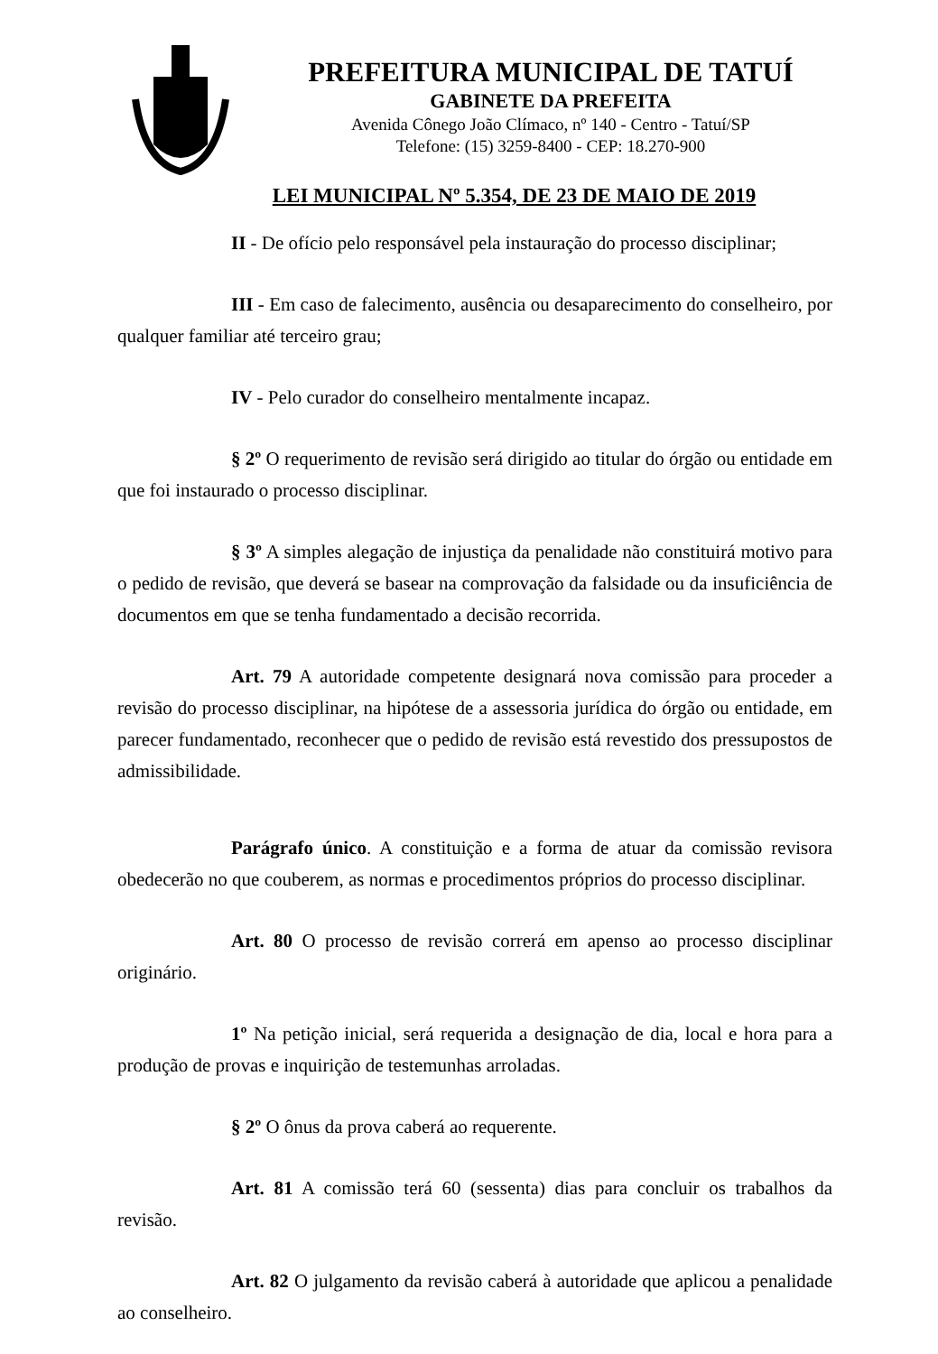PREFEITURA MUNICIPAL DE TATUÍ
GABINETE DA PREFEITA
Avenida Cônego João Clímaco, nº 140 - Centro - Tatuí/SP
Telefone: (15) 3259-8400 - CEP: 18.270-900
LEI MUNICIPAL Nº 5.354, DE 23 DE MAIO DE 2019
II - De ofício pelo responsável pela instauração do processo disciplinar;
III - Em caso de falecimento, ausência ou desaparecimento do conselheiro, por qualquer familiar até terceiro grau;
IV - Pelo curador do conselheiro mentalmente incapaz.
§ 2º O requerimento de revisão será dirigido ao titular do órgão ou entidade em que foi instaurado o processo disciplinar.
§ 3º A simples alegação de injustiça da penalidade não constituirá motivo para o pedido de revisão, que deverá se basear na comprovação da falsidade ou da insuficiência de documentos em que se tenha fundamentado a decisão recorrida.
Art. 79 A autoridade competente designará nova comissão para proceder a revisão do processo disciplinar, na hipótese de a assessoria jurídica do órgão ou entidade, em parecer fundamentado, reconhecer que o pedido de revisão está revestido dos pressupostos de admissibilidade.
Parágrafo único. A constituição e a forma de atuar da comissão revisora obedecerão no que couberem, as normas e procedimentos próprios do processo disciplinar.
Art. 80 O processo de revisão correrá em apenso ao processo disciplinar originário.
1º Na petição inicial, será requerida a designação de dia, local e hora para a produção de provas e inquirição de testemunhas arroladas.
§ 2º O ônus da prova caberá ao requerente.
Art. 81 A comissão terá 60 (sessenta) dias para concluir os trabalhos da revisão.
Art. 82 O julgamento da revisão caberá à autoridade que aplicou a penalidade ao conselheiro.